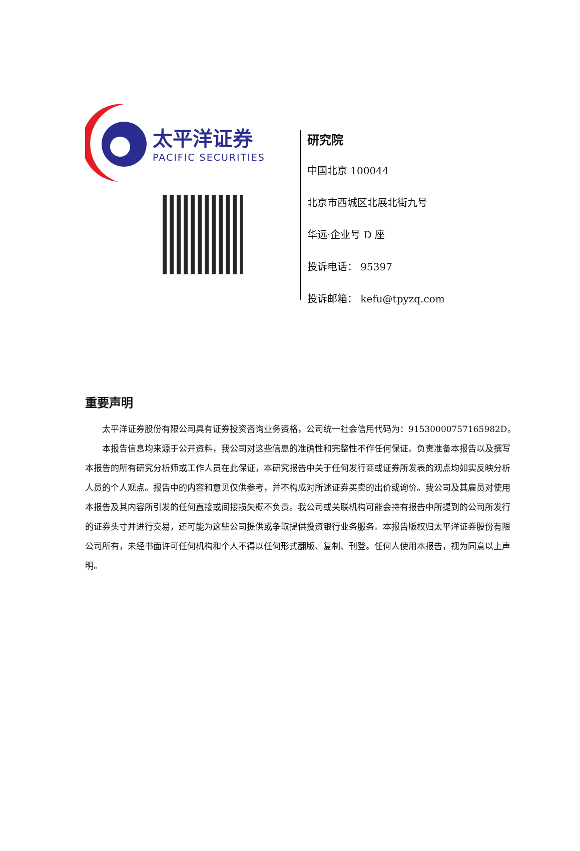太平洋证券
PACIFIC SECURITIES
研究院
中国北京 100044
北京市西城区北展北街九号
华远·企业号 D 座
投诉电话： 95397
投诉邮箱： kefu@tpyzq.com
重要声明
  太平洋证券股份有限公司具有证券投资咨询业务资格，公司统一社会信用代码为：91530000757165982D。
  本报告信息均来源于公开资料，我公司对这些信息的准确性和完整性不作任何保证。负责准备本报告以及撰写本报告的所有研究分析师或工作人员在此保证，本研究报告中关于任何发行商或证券所发表的观点均如实反映分析人员的个人观点。报告中的内容和意见仅供参考，并不构成对所述证券买卖的出价或询价。我公司及其雇员对使用本报告及其内容所引发的任何直接或间接损失概不负责。我公司或关联机构可能会持有报告中所提到的公司所发行的证券头寸并进行交易，还可能为这些公司提供或争取提供投资银行业务服务。本报告版权归太平洋证券股份有限公司所有，未经书面许可任何机构和个人不得以任何形式翻版、复制、刊登。任何人使用本报告，视为同意以上声明。